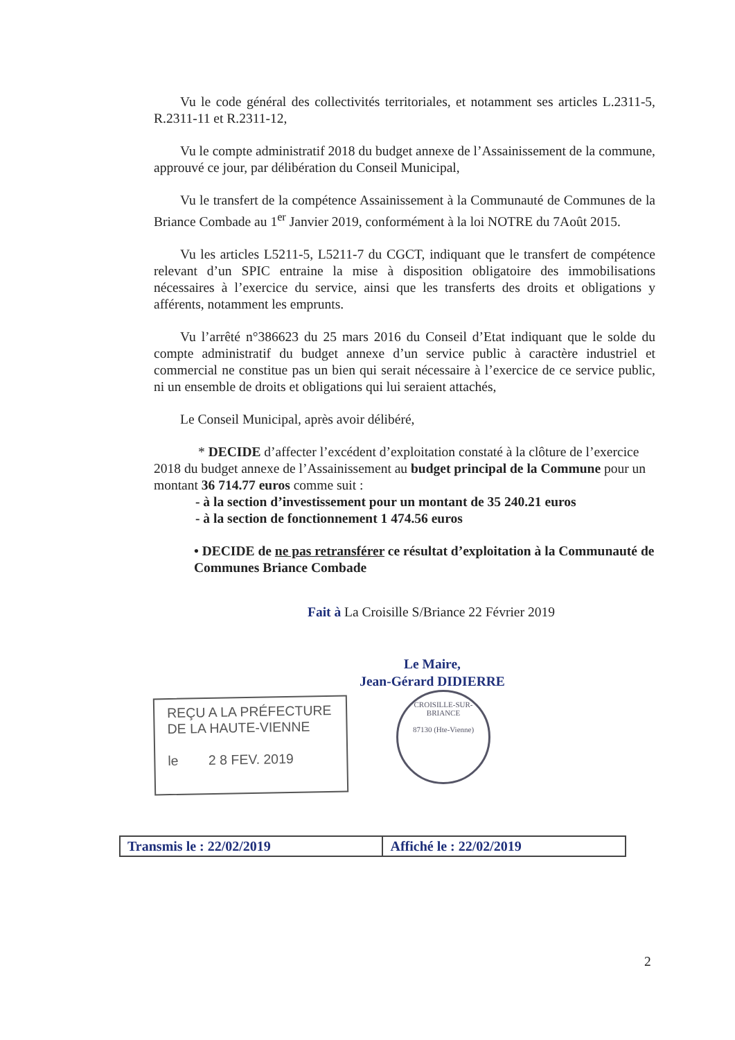Vu le code général des collectivités territoriales, et notamment ses articles L.2311-5, R.2311-11 et R.2311-12,
Vu le compte administratif 2018 du budget annexe de l’Assainissement de la commune, approuvé ce jour, par délibération du Conseil Municipal,
Vu le transfert de la compétence Assainissement à la Communauté de Communes de la Briance Combade au 1<sup>er</sup> Janvier 2019, conformément à la loi NOTRE du 7Août 2015.
Vu les articles L5211-5, L5211-7 du CGCT, indiquant que le transfert de compétence relevant d’un SPIC entraine la mise à disposition obligatoire des immobilisations nécessaires à l’exercice du service, ainsi que les transferts des droits et obligations y afférents, notamment les emprunts.
Vu l’arrêté n°386623 du 25 mars 2016 du Conseil d’Etat indiquant que le solde du compte administratif du budget annexe d’un service public à caractère industriel et commercial ne constitue pas un bien qui serait nécessaire à l’exercice de ce service public, ni un ensemble de droits et obligations qui lui seraient attachés,
Le Conseil Municipal, après avoir délibéré,
* DECIDE d’affecter l’excédent d’exploitation constaté à la clôture de l’exercice 2018 du budget annexe de l’Assainissement au budget principal de la Commune pour un montant 36 714.77 euros comme suit :
- à la section d’investissement pour un montant de 35 240.21 euros
- à la section de fonctionnement 1 474.56 euros
• DECIDE de ne pas retransférer ce résultat d’exploitation à la Communauté de Communes Briance Combade
Fait à La Croisille S/Briance 22 Février 2019
Le Maire,
Jean-Gérard DIDIERRE
REÇU A LA PRÉFECTURE
DE LA HAUTE-VIENNE
le 2 8 FEV. 2019
CROISILLE-SUR-BRIANCE
87130 (Hte-Vienne)
| Transmis le : 22/02/2019 | Affiché le : 22/02/2019 |
2